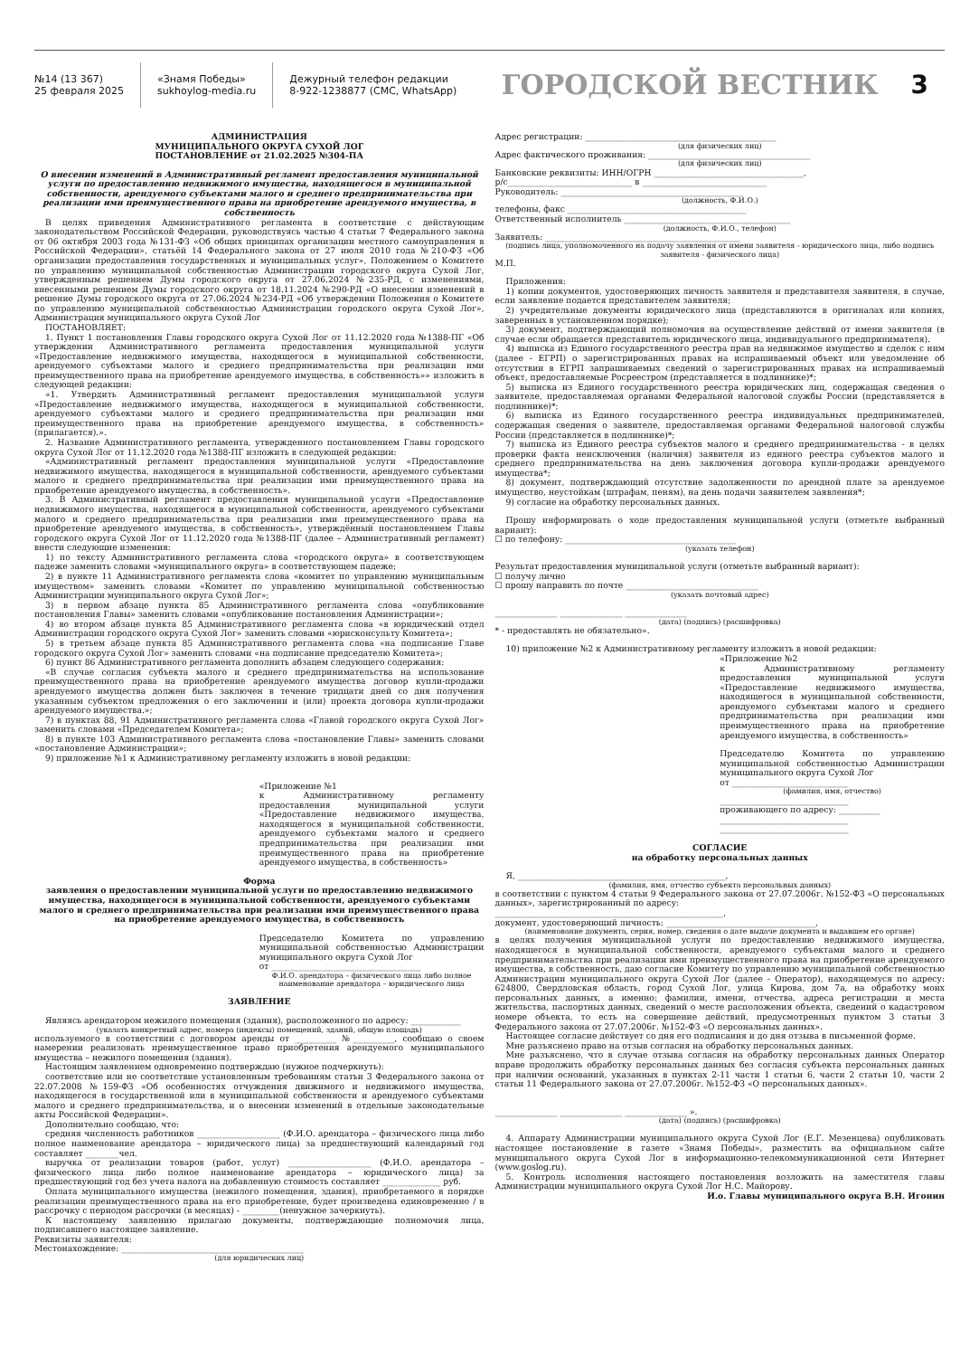№14 (13 367)
25 февраля 2025
«Знамя Победы»
sukhoylog-media.ru
Дежурный телефон редакции
8-922-1238877 (СМС, WhatsApp)
ГОРОДСКОЙ ВЕСТНИК 3
АДМИНИСТРАЦИЯ
МУНИЦИПАЛЬНОГО ОКРУГА СУХОЙ ЛОГ
ПОСТАНОВЛЕНИЕ от 21.02.2025 №304-ПА
О внесении изменений в Административный регламент предоставления муниципальной услуги по предоставлению недвижимого имущества, находящегося в муниципальной собственности, арендуемого субъектами малого и среднего предпринимательства при реализации ими преимущественного права на приобретение арендуемого имущества, в собственность
В целях приведения Административного регламента в соответствие с действующим законодательством Российской Федерации, руководствуясь частью 4 статьи 7 Федерального закона от 06 октября 2003 года №131-ФЗ «Об общих принципах организации местного самоуправления в Российской Федерации», статьёй 14 Федерального закона от 27 июля 2010 года №210-ФЗ «Об организации предоставления государственных и муниципальных услуг», Положением о Комитете по управлению муниципальной собственностью Администрации городского округа Сухой Лог, утвержденным решением Думы городского округа от 27.06.2024 №235-РД, с изменениями, внесенными решением Думы городского округа от 18.11.2024 №290-РД «О внесении изменений в решение Думы городского округа от 27.06.2024 №234-РД «Об утверждении Положения о Комитете по управлению муниципальной собственностью Администрации городского округа Сухой Лог», Администрация муниципального округа Сухой Лог
ПОСТАНОВЛЯЕТ:
1. Пункт 1 постановления Главы городского округа Сухой Лог от 11.12.2020 года №1388-ПГ «Об утверждении Административного регламента предоставления муниципальной услуги «Предоставление недвижимого имущества, находящегося в муниципальной собственности, арендуемого субъектами малого и среднего предпринимательства при реализации ими преимущественного права на приобретение арендуемого имущества, в собственность»» изложить в следующей редакции:
«1. Утвердить Административный регламент предоставления муниципальной услуги «Предоставление недвижимого имущества, находящегося в муниципальной собственности, арендуемого субъектами малого и среднего предпринимательства при реализации ими преимущественного права на приобретение арендуемого имущества, в собственность» (прилагается).».
2. Название Административного регламента, утвержденного постановлением Главы городского округа Сухой Лог от 11.12.2020 года №1388-ПГ изложить в следующей редакции:
«Административный регламент предоставления муниципальной услуги «Предоставление недвижимого имущества, находящегося в муниципальной собственности, арендуемого субъектами малого и среднего предпринимательства при реализации ими преимущественного права на приобретение арендуемого имущества, в собственность».
3. В Административный регламент предоставления муниципальной услуги «Предоставление недвижимого имущества, находящегося в муниципальной собственности, арендуемого субъектами малого и среднего предпринимательства при реализации ими преимущественного права на приобретение арендуемого имущества, в собственность», утверждённый постановлением Главы городского округа Сухой Лог от 11.12.2020 года №1388-ПГ (далее – Административный регламент) внести следующие изменения:
1) по тексту Административного регламента слова «городского округа» в соответствующем падеже заменить словами «муниципального округа» в соответствующем падеже;
2) в пункте 11 Административного регламента слова «комитет по управлению муниципальным имуществом» заменить словами «Комитет по управлению муниципальной собственностью Администрации муниципального округа Сухой Лог»;
3) в первом абзаце пункта 85 Административного регламента слова «опубликование постановления Главы» заменить словами «опубликование постановления Администрации»;
4) во втором абзаце пункта 85 Административного регламента слова «в юридический отдел Администрации городского округа Сухой Лог» заменить словами «юрисконсульту Комитета»;
5) в третьем абзаце пункта 85 Административного регламента слова «на подписание Главе городского округа Сухой Лог» заменить словами «на подписание председателю Комитета»;
6) пункт 86 Административного регламента дополнить абзацем следующего содержания:
«В случае согласия субъекта малого и среднего предпринимательства на использование преимущественного права на приобретение арендуемого имущества договор купли-продажи арендуемого имущества должен быть заключен в течение тридцати дней со дня получения указанным субъектом предложения о его заключении и (или) проекта договора купли-продажи арендуемого имущества.»;
7) в пунктах 88, 91 Административного регламента слова «Главой городского округа Сухой Лог» заменить словами «Председателем Комитета»;
8) в пункте 103 Административного регламента слова «постановление Главы» заменить словами «постановление Администрации»;
9) приложение №1 к Административному регламенту изложить в новой редакции:
«Приложение №1
к Административному регламенту предоставления муниципальной услуги «Предоставление недвижимого имущества, находящегося в муниципальной собственности, арендуемого субъектами малого и среднего предпринимательства при реализации ими преимущественного права на приобретение арендуемого имущества, в собственность»
Форма
заявления о предоставлении муниципальной услуги по предоставлению недвижимого имущества, находящегося в муниципальной собственности, арендуемого субъектами малого и среднего предпринимательства при реализации ими преимущественного права на приобретение арендуемого имущества, в собственность
Председателю Комитета по управлению муниципальной собственностью Администрации муниципального округа Сухой Лог
от ____________________________________
Ф.И.О. арендатора – физического лица либо полное наименование арендатора – юридического лица
ЗАЯВЛЕНИЕ
Являясь арендатором нежилого помещения (здания), расположенного по адресу: ____________
(указать конкретный адрес, номера (индексы) помещений, зданий, общую площадь)
используемого в соответствии с договором аренды от __________ №__________, сообщаю о своем намерении реализовать преимущественное право приобретения арендуемого муниципального имущества – нежилого помещения (здания).
Настоящим заявлением одновременно подтверждаю (нужное подчеркнуть):
соответствие или не соответствие установленным требованиям статьи 3 Федерального закона от 22.07.2008 №159-ФЗ «Об особенностях отчуждения движимого и недвижимого имущества, находящегося в государственной или в муниципальной собственности и арендуемого субъектами малого и среднего предпринимательства, и о внесении изменений в отдельные законодательные акты Российской Федерации».
Дополнительно сообщаю, что:
средняя численность работников ____________________ (Ф.И.О. арендатора – физического лица либо полное наименование арендатора – юридического лица) за предшествующий календарный год составляет ________чел.
выручка от реализации товаров (работ, услуг) ____________________ (Ф.И.О. арендатора – физического лица либо полное наименование арендатора – юридического лица) за предшествующий год без учета налога на добавленную стоимость составляет ______________ руб.
Оплата муниципального имущества (нежилого помещения, здания), приобретаемого в порядке реализации преимущественного права на его приобретение, будет произведена единовременно / в рассрочку с периодом рассрочки (в месяцах) - _________(ненужное зачеркнуть).
К настоящему заявлению прилагаю документы, подтверждающие полномочия лица, подписавшего настоящее заявление.
Реквизиты заявителя:
Местонахождение: ____________________________________________
(для юридических лиц)
Адрес регистрации: ______________________________________________
(для физических лиц)
Адрес фактического проживания: _______________________________________
(для физических лиц)
Банковские реквизиты: ИНН/ОГРН ____________________________________,
р/с______________________________ в ______________________________
Руководитель: ____________________________________________
(должность, Ф.И.О.)
телефоны, факс ___________________________________________
Ответственный исполнитель ________________________________________
(должность, Ф.И.О., телефон)
Заявитель: _______________________________________________
(подпись лица, уполномоченного на подачу заявления от имени заявителя - юридического лица, либо подпись заявителя - физического лица)
М.П.
Приложения:
1) копии документов, удостоверяющих личность заявителя и представителя заявителя, в случае, если заявление подается представителем заявителя;
2) учредительные документы юридического лица (представляются в оригиналах или копиях, заверенных в установленном порядке);
3) документ, подтверждающий полномочия на осуществление действий от имени заявителя (в случае если обращается представитель юридического лица, индивидуального предпринимателя).
4) выписка из Единого государственного реестра прав на недвижимое имущество и сделок с ним (далее - ЕГРП) о зарегистрированных правах на испрашиваемый объект или уведомление об отсутствии в ЕГРП запрашиваемых сведений о зарегистрированных правах на испрашиваемый объект, предоставляемые Росреестром (представляется в подлиннике)*;
5) выписка из Единого государственного реестра юридических лиц, содержащая сведения о заявителе, предоставляемая органами Федеральной налоговой службы России (представляется в подлиннике)*;
6) выписка из Единого государственного реестра индивидуальных предпринимателей, содержащая сведения о заявителе, предоставляемая органами Федеральной налоговой службы России (представляется в подлиннике)*;
7) выписка из Единого реестра субъектов малого и среднего предпринимательства - в целях проверки факта неисключения (наличия) заявителя из единого реестра субъектов малого и среднего предпринимательства на день заключения договора купли-продажи арендуемого имущества*;
8) документ, подтверждающий отсутствие задолженности по арендной плате за арендуемое имущество, неустойкам (штрафам, пеням), на день подачи заявителем заявления*;
9) согласие на обработку персональных данных.
Прошу информировать о ходе предоставления муниципальной услуги (отметьте выбранный вариант):
☐ по телефону: _________________________________________
(указать телефон)
Результат предоставления муниципальной услуги (отметьте выбранный вариант):
☐ получу лично
☐ прошу направить по почте ________________________________
(указать почтовый адрес)
_______________ _______________ _______________
(дата) (подпись) (расшифровка)
* - предоставлять не обязательно».
10) приложение №2 к Административному регламенту изложить в новой редакции:
«Приложение №2
к Административному регламенту предоставления муниципальной услуги «Предоставление недвижимого имущества, находящегося в муниципальной собственности, арендуемого субъектами малого и среднего предпринимательства при реализации ими преимущественного права на приобретение арендуемого имущества, в собственность»
Председателю Комитета по управлению муниципальной собственностью Администрации муниципального округа Сухой Лог
от ____________________________
(фамилия, имя, отчество)
_______________________________
проживающего по адресу: __________
_______________________________
_______________________________
СОГЛАСИЕ
на обработку персональных данных
Я, __________________________________________________,
(фамилия, имя, отчество субъекта персональных данных)
в соответствии с пунктом 4 статьи 9 Федерального закона от 27.07.2006г. №152-ФЗ «О персональных данных», зарегистрированный по адресу:
_______________________________________________________,
документ, удостоверяющий личность: ____________________________________,
(наименование документа, серия, номер, сведения о дате выдаче документа и выдавшем его органе)
в целях получения муниципальной услуги по предоставлению недвижимого имущества, находящегося в муниципальной собственности, арендуемого субъектами малого и среднего предпринимательства при реализации ими преимущественного права на приобретение арендуемого имущества, в собственность, даю согласие Комитету по управлению муниципальной собственностью Администрации муниципального округа Сухой Лог (далее - Оператор), находящемуся по адресу: 624800, Свердловская область, город Сухой Лог, улица Кирова, дом 7а, на обработку моих персональных данных, а именно: фамилии, имени, отчества, адреса регистрации и места жительства, паспортных данных, сведений о месте расположения объекта, сведений о кадастровом номере объекта, то есть на совершение действий, предусмотренных пунктом 3 статьи 3 Федерального закона от 27.07.2006г. №152-ФЗ «О персональных данных».
Настоящее согласие действует со дня его подписания и до дня отзыва в письменной форме.
Мне разъяснено право на отзыв согласия на обработку персональных данных.
Мне разъяснено, что в случае отзыва согласия на обработку персональных данных Оператор вправе продолжить обработку персональных данных без согласия субъекта персональных данных при наличии оснований, указанных в пунктах 2-11 части 1 статьи 6, части 2 статьи 10, части 2 статьи 11 Федерального закона от 27.07.2006г. №152-ФЗ «О персональных данных».
_______________ _______________ _______________ ».
(дата) (подпись) (расшифровка)
4. Аппарату Администрации муниципального округа Сухой Лог (Е.Г. Мезенцева) опубликовать настоящее постановление в газете «Знамя Победы», разместить на официальном сайте муниципального округа Сухой Лог в информационно-телекоммуникационной сети Интернет (www.goslog.ru).
5. Контроль исполнения настоящего постановления возложить на заместителя главы Администрации муниципального округа Сухой Лог Н.С. Майорову.
И.о. Главы муниципального округа В.Н. Игонин